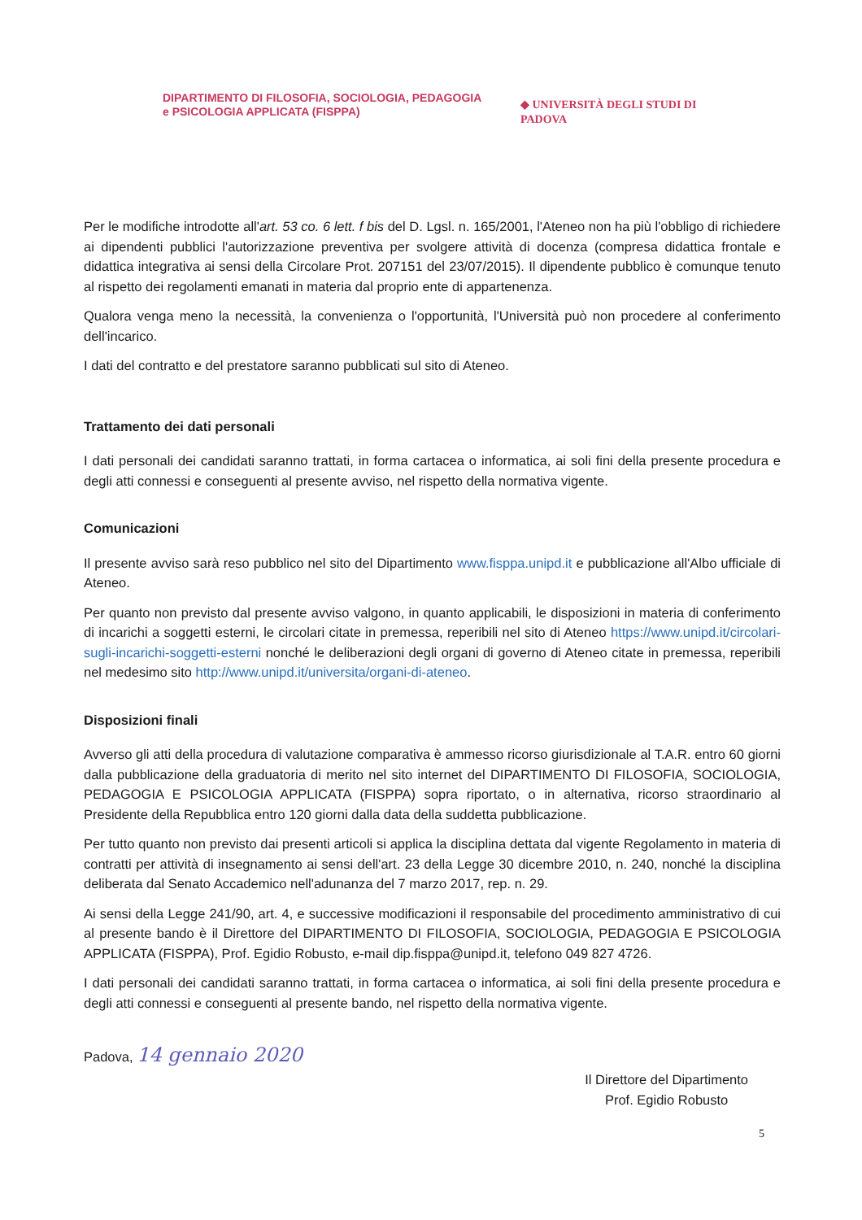DIPARTIMENTO DI FILOSOFIA, SOCIOLOGIA, PEDAGOGIA
e PSICOLOGIA APPLICATA (FISPPA)
◆ UNIVERSITÀ DEGLI STUDI DI PADOVA
Per le modifiche introdotte all'art. 53 co. 6 lett. f bis del D. Lgsl. n. 165/2001, l'Ateneo non ha più l'obbligo di richiedere ai dipendenti pubblici l'autorizzazione preventiva per svolgere attività di docenza (compresa didattica frontale e didattica integrativa ai sensi della Circolare Prot. 207151 del 23/07/2015). Il dipendente pubblico è comunque tenuto al rispetto dei regolamenti emanati in materia dal proprio ente di appartenenza.
Qualora venga meno la necessità, la convenienza o l'opportunità, l'Università può non procedere al conferimento dell'incarico.
I dati del contratto e del prestatore saranno pubblicati sul sito di Ateneo.
Trattamento dei dati personali
I dati personali dei candidati saranno trattati, in forma cartacea o informatica, ai soli fini della presente procedura e degli atti connessi e conseguenti al presente avviso, nel rispetto della normativa vigente.
Comunicazioni
Il presente avviso sarà reso pubblico nel sito del Dipartimento www.fisppa.unipd.it e pubblicazione all'Albo ufficiale di Ateneo.
Per quanto non previsto dal presente avviso valgono, in quanto applicabili, le disposizioni in materia di conferimento di incarichi a soggetti esterni, le circolari citate in premessa, reperibili nel sito di Ateneo https://www.unipd.it/circolari-sugli-incarichi-soggetti-esterni nonché le deliberazioni degli organi di governo di Ateneo citate in premessa, reperibili nel medesimo sito http://www.unipd.it/universita/organi-di-ateneo.
Disposizioni finali
Avverso gli atti della procedura di valutazione comparativa è ammesso ricorso giurisdizionale al T.A.R. entro 60 giorni dalla pubblicazione della graduatoria di merito nel sito internet del DIPARTIMENTO DI FILOSOFIA, SOCIOLOGIA, PEDAGOGIA E PSICOLOGIA APPLICATA (FISPPA) sopra riportato, o in alternativa, ricorso straordinario al Presidente della Repubblica entro 120 giorni dalla data della suddetta pubblicazione.
Per tutto quanto non previsto dai presenti articoli si applica la disciplina dettata dal vigente Regolamento in materia di contratti per attività di insegnamento ai sensi dell'art. 23 della Legge 30 dicembre 2010, n. 240, nonché la disciplina deliberata dal Senato Accademico nell'adunanza del 7 marzo 2017, rep. n. 29.
Ai sensi della Legge 241/90, art. 4, e successive modificazioni il responsabile del procedimento amministrativo di cui al presente bando è il Direttore del DIPARTIMENTO DI FILOSOFIA, SOCIOLOGIA, PEDAGOGIA E PSICOLOGIA APPLICATA (FISPPA), Prof. Egidio Robusto, e-mail dip.fisppa@unipd.it, telefono 049 827 4726.
I dati personali dei candidati saranno trattati, in forma cartacea o informatica, ai soli fini della presente procedura e degli atti connessi e conseguenti al presente bando, nel rispetto della normativa vigente.
Padova, 14 gennaio 2020
Il Direttore del Dipartimento
Prof. Egidio Robusto
5